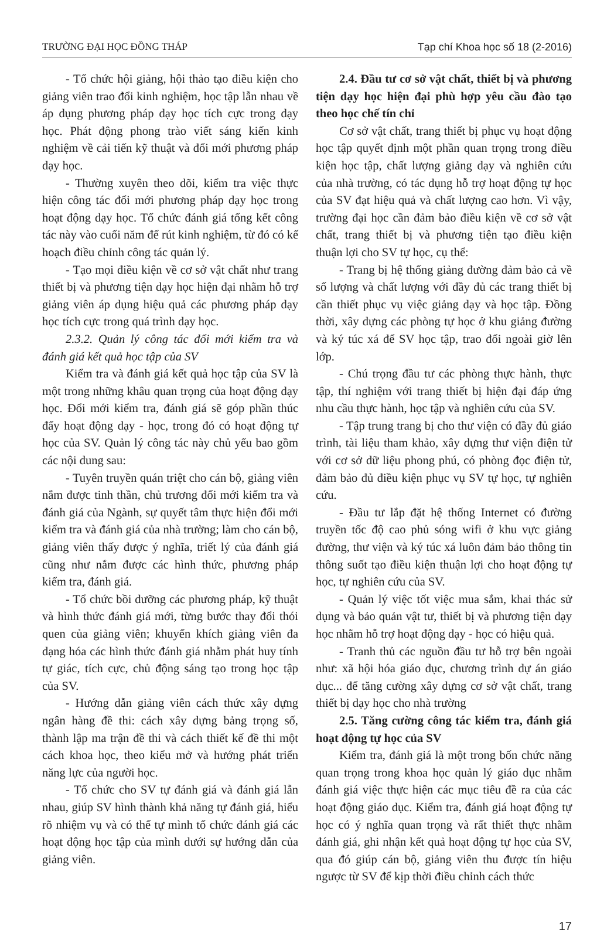TRƯỜNG ĐẠI HỌC ĐỒNG THÁP Tạp chí Khoa học số 18 (2-2016)
- Tổ chức hội giảng, hội thảo tạo điều kiện cho giảng viên trao đổi kinh nghiệm, học tập lẫn nhau về áp dụng phương pháp dạy học tích cực trong dạy học. Phát động phong trào viết sáng kiến kinh nghiệm về cải tiến kỹ thuật và đổi mới phương pháp dạy học.
- Thường xuyên theo dõi, kiểm tra việc thực hiện công tác đổi mới phương pháp dạy học trong hoạt động dạy học. Tổ chức đánh giá tổng kết công tác này vào cuối năm để rút kinh nghiệm, từ đó có kế hoạch điều chỉnh công tác quản lý.
- Tạo mọi điều kiện về cơ sở vật chất như trang thiết bị và phương tiện dạy học hiện đại nhằm hỗ trợ giảng viên áp dụng hiệu quả các phương pháp dạy học tích cực trong quá trình dạy học.
2.3.2. Quản lý công tác đổi mới kiểm tra và đánh giá kết quả học tập của SV
Kiểm tra và đánh giá kết quả học tập của SV là một trong những khâu quan trọng của hoạt động dạy học. Đổi mới kiểm tra, đánh giá sẽ góp phần thúc đẩy hoạt động dạy - học, trong đó có hoạt động tự học của SV. Quản lý công tác này chủ yếu bao gồm các nội dung sau:
- Tuyên truyền quán triệt cho cán bộ, giảng viên nắm được tinh thần, chủ trương đổi mới kiểm tra và đánh giá của Ngành, sự quyết tâm thực hiện đổi mới kiểm tra và đánh giá của nhà trường; làm cho cán bộ, giảng viên thấy được ý nghĩa, triết lý của đánh giá cũng như nắm được các hình thức, phương pháp kiểm tra, đánh giá.
- Tổ chức bồi dưỡng các phương pháp, kỹ thuật và hình thức đánh giá mới, từng bước thay đổi thói quen của giảng viên; khuyến khích giảng viên đa dạng hóa các hình thức đánh giá nhằm phát huy tính tự giác, tích cực, chủ động sáng tạo trong học tập của SV.
- Hướng dẫn giảng viên cách thức xây dựng ngân hàng đề thi: cách xây dựng bảng trọng số, thành lập ma trận đề thi và cách thiết kế đề thi một cách khoa học, theo kiểu mở và hướng phát triển năng lực của người học.
- Tổ chức cho SV tự đánh giá và đánh giá lẫn nhau, giúp SV hình thành khả năng tự đánh giá, hiểu rõ nhiệm vụ và có thể tự mình tổ chức đánh giá các hoạt động học tập của mình dưới sự hướng dẫn của giảng viên.
2.4. Đầu tư cơ sở vật chất, thiết bị và phương tiện dạy học hiện đại phù hợp yêu cầu đào tạo theo học chế tín chỉ
Cơ sở vật chất, trang thiết bị phục vụ hoạt động học tập quyết định một phần quan trọng trong điều kiện học tập, chất lượng giảng dạy và nghiên cứu của nhà trường, có tác dụng hỗ trợ hoạt động tự học của SV đạt hiệu quả và chất lượng cao hơn. Vì vậy, trường đại học cần đảm bảo điều kiện về cơ sở vật chất, trang thiết bị và phương tiện tạo điều kiện thuận lợi cho SV tự học, cụ thể:
- Trang bị hệ thống giảng đường đảm bảo cả về số lượng và chất lượng với đầy đủ các trang thiết bị cần thiết phục vụ việc giảng dạy và học tập. Đồng thời, xây dựng các phòng tự học ở khu giảng đường và ký túc xá để SV học tập, trao đổi ngoài giờ lên lớp.
- Chú trọng đầu tư các phòng thực hành, thực tập, thí nghiệm với trang thiết bị hiện đại đáp ứng nhu cầu thực hành, học tập và nghiên cứu của SV.
- Tập trung trang bị cho thư viện có đầy đủ giáo trình, tài liệu tham khảo, xây dựng thư viện điện tử với cơ sở dữ liệu phong phú, có phòng đọc điện tử, đảm bảo đủ điều kiện phục vụ SV tự học, tự nghiên cứu.
- Đầu tư lắp đặt hệ thống Internet có đường truyền tốc độ cao phủ sóng wifi ở khu vực giảng đường, thư viện và ký túc xá luôn đảm bảo thông tin thông suốt tạo điều kiện thuận lợi cho hoạt động tự học, tự nghiên cứu của SV.
- Quản lý việc tốt việc mua sắm, khai thác sử dụng và bảo quản vật tư, thiết bị và phương tiện dạy học nhằm hỗ trợ hoạt động dạy - học có hiệu quả.
- Tranh thủ các nguồn đầu tư hỗ trợ bên ngoài như: xã hội hóa giáo dục, chương trình dự án giáo dục... để tăng cường xây dựng cơ sở vật chất, trang thiết bị dạy học cho nhà trường
2.5. Tăng cường công tác kiểm tra, đánh giá hoạt động tự học của SV
Kiểm tra, đánh giá là một trong bốn chức năng quan trọng trong khoa học quản lý giáo dục nhằm đánh giá việc thực hiện các mục tiêu đề ra của các hoạt động giáo dục. Kiểm tra, đánh giá hoạt động tự học có ý nghĩa quan trọng và rất thiết thực nhằm đánh giá, ghi nhận kết quả hoạt động tự học của SV, qua đó giúp cán bộ, giảng viên thu được tín hiệu ngược từ SV để kịp thời điều chỉnh cách thức
17